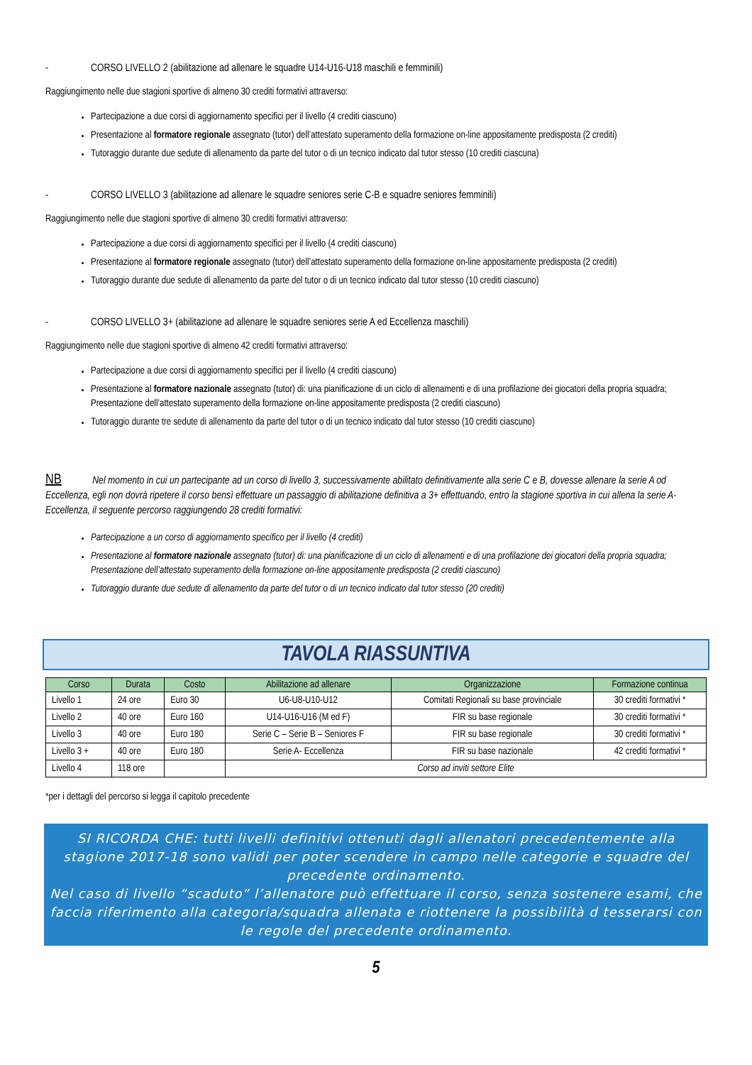- CORSO LIVELLO 2 (abilitazione ad allenare le squadre U14-U16-U18 maschili e femminili)
Raggiungimento nelle due stagioni sportive di almeno 30 crediti formativi attraverso:
Partecipazione a due corsi di aggiornamento specifici per il livello (4 crediti ciascuno)
Presentazione al formatore regionale assegnato (tutor) dell’attestato superamento della formazione on-line appositamente predisposta (2 crediti)
Tutoraggio durante due sedute di allenamento da parte del tutor o di un tecnico indicato dal tutor stesso (10 crediti ciascuna)
- CORSO LIVELLO 3 (abilitazione ad allenare le squadre seniores serie C-B e squadre seniores femminili)
Raggiungimento nelle due stagioni sportive di almeno 30 crediti formativi attraverso:
Partecipazione a due corsi di aggiornamento specifici per il livello (4 crediti ciascuno)
Presentazione al formatore regionale assegnato (tutor) dell’attestato superamento della formazione on-line appositamente predisposta (2 crediti)
Tutoraggio durante due sedute di allenamento da parte del tutor o di un tecnico indicato dal tutor stesso (10 crediti ciascuno)
- CORSO LIVELLO 3+ (abilitazione ad allenare le squadre seniores serie A ed Eccellenza maschili)
Raggiungimento nelle due stagioni sportive di almeno 42 crediti formativi attraverso:
Partecipazione a due corsi di aggiornamento specifici per il livello (4 crediti ciascuno)
Presentazione al formatore nazionale assegnato (tutor) di: una pianificazione di un ciclo di allenamenti e di una profilazione dei giocatori della propria squadra; Presentazione dell’attestato superamento della formazione on-line appositamente predisposta (2 crediti ciascuno)
Tutoraggio durante tre sedute di allenamento da parte del tutor o di un tecnico indicato dal tutor stesso (10 crediti ciascuno)
NB Nel momento in cui un partecipante ad un corso di livello 3, successivamente abilitato definitivamente alla serie C e B, dovesse allenare la serie A od Eccellenza, egli non dovrà ripetere il corso bensì effettuare un passaggio di abilitazione definitiva a 3+ effettuando, entro la stagione sportiva in cui allena la serie A-Eccellenza, il seguente percorso raggiungendo 28 crediti formativi:
Partecipazione a un corso di aggiornamento specifico per il livello (4 crediti)
Presentazione al formatore nazionale assegnato (tutor) di: una pianificazione di un ciclo di allenamenti e di una profilazione dei giocatori della propria squadra; Presentazione dell’attestato superamento della formazione on-line appositamente predisposta (2 crediti ciascuno)
Tutoraggio durante due sedute di allenamento da parte del tutor o di un tecnico indicato dal tutor stesso (20 crediti)
TAVOLA RIASSUNTIVA
| Corso | Durata | Costo | Abilitazione ad allenare | Organizzazione | Formazione continua |
| --- | --- | --- | --- | --- | --- |
| Livello 1 | 24 ore | Euro 30 | U6-U8-U10-U12 | Comitati Regionali su base provinciale | 30 crediti formativi * |
| Livello 2 | 40 ore | Euro 160 | U14-U16-U16 (M ed F) | FIR su base regionale | 30 crediti formativi * |
| Livello 3 | 40 ore | Euro 180 | Serie C – Serie B – Seniores F | FIR su base regionale | 30 crediti formativi * |
| Livello 3 + | 40 ore | Euro 180 | Serie A- Eccellenza | FIR su base nazionale | 42 crediti formativi * |
| Livello 4 | 118 ore | | Corso ad inviti settore Elite | | |
*per i dettagli del percorso si legga il capitolo precedente
SI RICORDA CHE: tutti livelli definitivi ottenuti dagli allenatori precedentemente alla stagione 2017-18 sono validi per poter scendere in campo nelle categorie e squadre del precedente ordinamento.
Nel caso di livello “scaduto” l’allenatore può effettuare il corso, senza sostenere esami, che faccia riferimento alla categoria/squadra allenata e riottenere la possibilità d tesserarsi con le regole del precedente ordinamento.
5